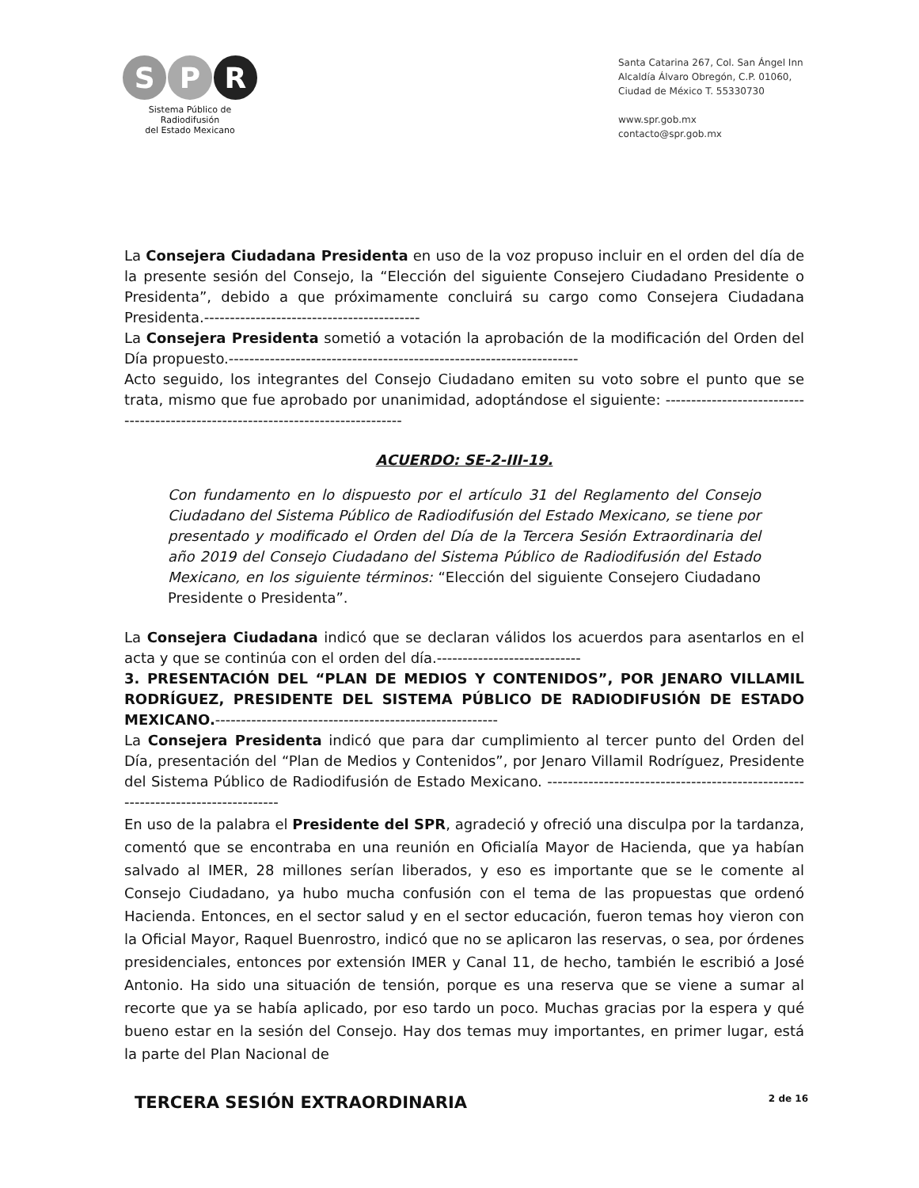S P R
Sistema Público de Radiodifusión
del Estado Mexicano
Santa Catarina 267, Col. San Ángel Inn
Alcaldía Álvaro Obregón, C.P. 01060,
Ciudad de México T. 55330730
www.spr.gob.mx
contacto@spr.gob.mx
La Consejera Ciudadana Presidenta en uso de la voz propuso incluir en el orden del día de la presente sesión del Consejo, la “Elección del siguiente Consejero Ciudadano Presidente o Presidenta”, debido a que próximamente concluirá su cargo como Consejera Ciudadana Presidenta.------------------------------------------
La Consejera Presidenta sometió a votación la aprobación de la modificación del Orden del Día propuesto.--------------------------------------------------------------------
Acto seguido, los integrantes del Consejo Ciudadano emiten su voto sobre el punto que se trata, mismo que fue aprobado por unanimidad, adoptándose el siguiente: ---------------------------------------------------------------------------------
ACUERDO: SE-2-III-19.
Con fundamento en lo dispuesto por el artículo 31 del Reglamento del Consejo Ciudadano del Sistema Público de Radiodifusión del Estado Mexicano, se tiene por presentado y modificado el Orden del Día de la Tercera Sesión Extraordinaria del año 2019 del Consejo Ciudadano del Sistema Público de Radiodifusión del Estado Mexicano, en los siguiente términos: “Elección del siguiente Consejero Ciudadano Presidente o Presidenta”.
La Consejera Ciudadana indicó que se declaran válidos los acuerdos para asentarlos en el acta y que se continúa con el orden del día.----------------------------
3. PRESENTACIÓN DEL “PLAN DE MEDIOS Y CONTENIDOS”, POR JENARO VILLAMIL RODRÍGUEZ, PRESIDENTE DEL SISTEMA PÚBLICO DE RADIODIFUSIÓN DE ESTADO MEXICANO.-------------------------------------------------------
La Consejera Presidenta indicó que para dar cumplimiento al tercer punto del Orden del Día, presentación del “Plan de Medios y Contenidos”, por Jenaro Villamil Rodríguez, Presidente del Sistema Público de Radiodifusión de Estado Mexicano. --------------------------------------------------------------------------------
En uso de la palabra el Presidente del SPR, agradeció y ofreció una disculpa por la tardanza, comentó que se encontraba en una reunión en Oficialía Mayor de Hacienda, que ya habían salvado al IMER, 28 millones serían liberados, y eso es importante que se le comente al Consejo Ciudadano, ya hubo mucha confusión con el tema de las propuestas que ordenó Hacienda. Entonces, en el sector salud y en el sector educación, fueron temas hoy vieron con la Oficial Mayor, Raquel Buenrostro, indicó que no se aplicaron las reservas, o sea, por órdenes presidenciales, entonces por extensión IMER y Canal 11, de hecho, también le escribió a José Antonio. Ha sido una situación de tensión, porque es una reserva que se viene a sumar al recorte que ya se había aplicado, por eso tardo un poco. Muchas gracias por la espera y qué bueno estar en la sesión del Consejo. Hay dos temas muy importantes, en primer lugar, está la parte del Plan Nacional de
TERCERA SESIÓN EXTRAORDINARIA 2 de 16